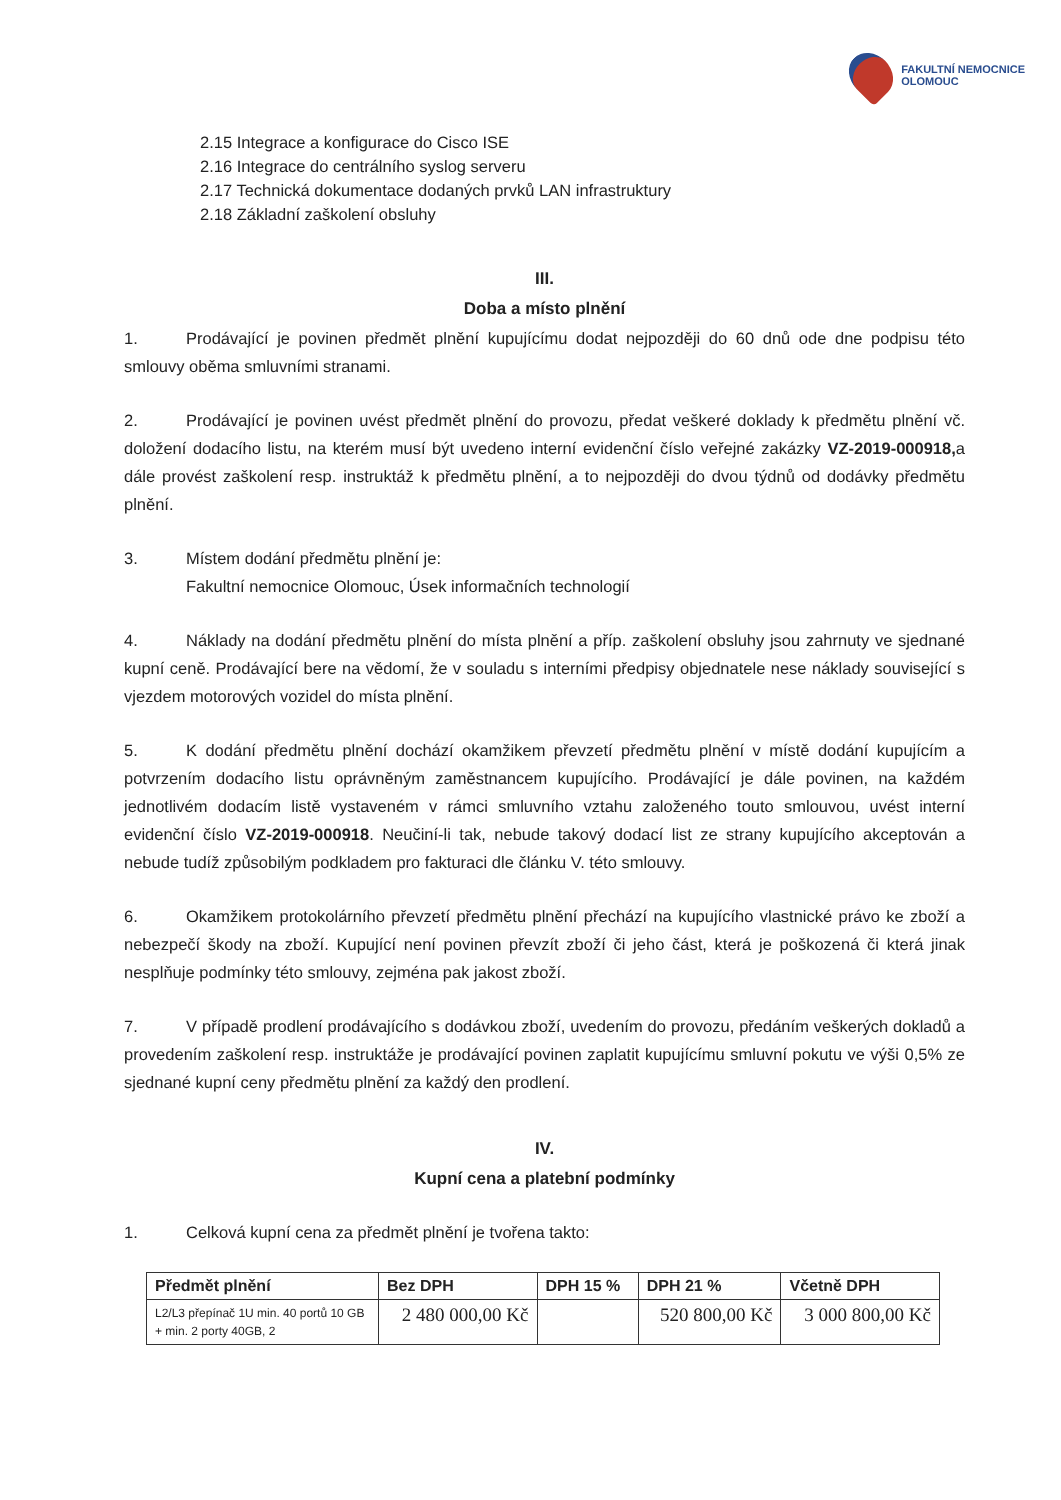FAKULTNÍ NEMOCNICE
OLOMOUC
2.15 Integrace a konfigurace do Cisco ISE
2.16 Integrace do centrálního syslog serveru
2.17 Technická dokumentace dodaných prvků LAN infrastruktury
2.18 Základní zaškolení obsluhy
III.
Doba a místo plnění
1. Prodávající je povinen předmět plnění kupujícímu dodat nejpozději do 60 dnů ode dne podpisu této smlouvy oběma smluvními stranami.
2. Prodávající je povinen uvést předmět plnění do provozu, předat veškeré doklady k předmětu plnění vč. doložení dodacího listu, na kterém musí být uvedeno interní evidenční číslo veřejné zakázky VZ-2019-000918, a dále provést zaškolení resp. instruktáž k předmětu plnění, a to nejpozději do dvou týdnů od dodávky předmětu plnění.
3. Místem dodání předmětu plnění je:
Fakultní nemocnice Olomouc, Úsek informačních technologií
4. Náklady na dodání předmětu plnění do místa plnění a příp. zaškolení obsluhy jsou zahrnuty ve sjednané kupní ceně. Prodávající bere na vědomí, že v souladu s interními předpisy objednatele nese náklady související s vjezdem motorových vozidel do místa plnění.
5. K dodání předmětu plnění dochází okamžikem převzetí předmětu plnění v místě dodání kupujícím a potvrzením dodacího listu oprávněným zaměstnancem kupujícího. Prodávající je dále povinen, na každém jednotlivém dodacím listě vystaveném v rámci smluvního vztahu založeného touto smlouvou, uvést interní evidenční číslo VZ-2019-000918. Neučiní-li tak, nebude takový dodací list ze strany kupujícího akceptován a nebude tudíž způsobilým podkladem pro fakturaci dle článku V. této smlouvy.
6. Okamžikem protokolárního převzetí předmětu plnění přechází na kupujícího vlastnické právo ke zboží a nebezpečí škody na zboží. Kupující není povinen převzít zboží či jeho část, která je poškozená či která jinak nesplňuje podmínky této smlouvy, zejména pak jakost zboží.
7. V případě prodlení prodávajícího s dodávkou zboží, uvedením do provozu, předáním veškerých dokladů a provedením zaškolení resp. instruktáže je prodávající povinen zaplatit kupujícímu smluvní pokutu ve výši 0,5% ze sjednané kupní ceny předmětu plnění za každý den prodlení.
IV.
Kupní cena a platební podmínky
1. Celková kupní cena za předmět plnění je tvořena takto:
| Předmět plnění | Bez DPH | DPH 15 % | DPH 21 % | Včetně DPH |
| --- | --- | --- | --- | --- |
| L2/L3 přepínač 1U min. 40 portů 10 GB + min. 2 porty 40GB, 2 | 2 480 000,00 Kč | | 520 800,00 Kč | 3 000 800,00 Kč |